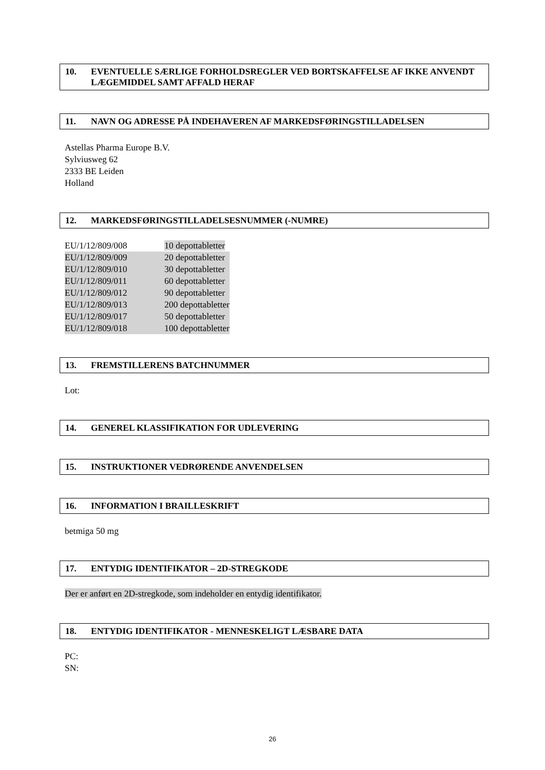10. EVENTUELLE SÆRLIGE FORHOLDSREGLER VED BORTSKAFFELSE AF IKKE ANVENDT LÆGEMIDDEL SAMT AFFALD HERAF
11. NAVN OG ADRESSE PÅ INDEHAVEREN AF MARKEDSFØRINGSTILLADELSEN
Astellas Pharma Europe B.V.
Sylviusweg 62
2333 BE Leiden
Holland
12. MARKEDSFØRINGSTILLADELSESNUMMER (-NUMRE)
| EU/1/12/809/008 | 10 depottabletter |
| EU/1/12/809/009 | 20 depottabletter |
| EU/1/12/809/010 | 30 depottabletter |
| EU/1/12/809/011 | 60 depottabletter |
| EU/1/12/809/012 | 90 depottabletter |
| EU/1/12/809/013 | 200 depottabletter |
| EU/1/12/809/017 | 50 depottabletter |
| EU/1/12/809/018 | 100 depottabletter |
13. FREMSTILLERENS BATCHNUMMER
Lot:
14. GENEREL KLASSIFIKATION FOR UDLEVERING
15. INSTRUKTIONER VEDRØRENDE ANVENDELSEN
16. INFORMATION I BRAILLESKRIFT
betmiga 50 mg
17. ENTYDIG IDENTIFIKATOR – 2D-STREGKODE
Der er anført en 2D-stregkode, som indeholder en entydig identifikator.
18. ENTYDIG IDENTIFIKATOR - MENNESKELIGT LÆSBARE DATA
PC:
SN:
26